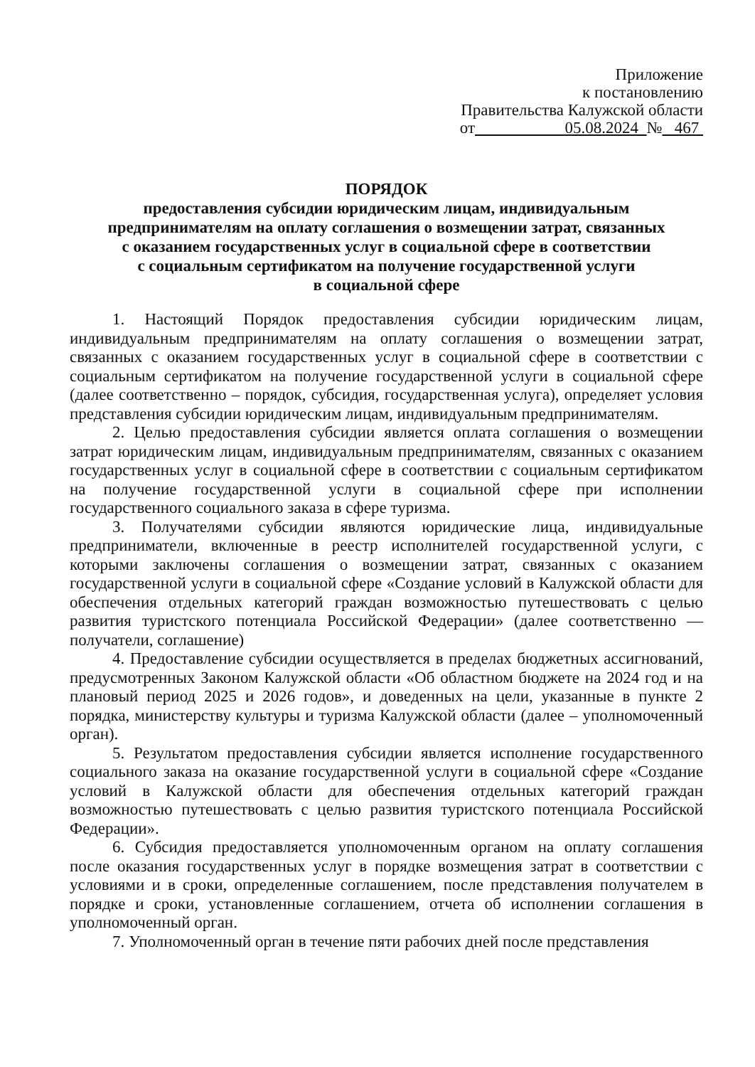Приложение
к постановлению
Правительства Калужской области
от 05.08.2024 № 467
ПОРЯДОК
предоставления субсидии юридическим лицам, индивидуальным
предпринимателям на оплату соглашения о возмещении затрат, связанных
с оказанием государственных услуг в социальной сфере в соответствии
с социальным сертификатом на получение государственной услуги
в социальной сфере
1. Настоящий Порядок предоставления субсидии юридическим лицам, индивидуальным предпринимателям на оплату соглашения о возмещении затрат, связанных с оказанием государственных услуг в социальной сфере в соответствии с социальным сертификатом на получение государственной услуги в социальной сфере (далее соответственно – порядок, субсидия, государственная услуга), определяет условия представления субсидии юридическим лицам, индивидуальным предпринимателям.
2. Целью предоставления субсидии является оплата соглашения о возмещении затрат юридическим лицам, индивидуальным предпринимателям, связанных с оказанием государственных услуг в социальной сфере в соответствии с социальным сертификатом на получение государственной услуги в социальной сфере при исполнении государственного социального заказа в сфере туризма.
3. Получателями субсидии являются юридические лица, индивидуальные предприниматели, включенные в реестр исполнителей государственной услуги, с которыми заключены соглашения о возмещении затрат, связанных с оказанием государственной услуги в социальной сфере «Создание условий в Калужской области для обеспечения отдельных категорий граждан возможностью путешествовать с целью развития туристского потенциала Российской Федерации» (далее соответственно — получатели, соглашение)
4. Предоставление субсидии осуществляется в пределах бюджетных ассигнований, предусмотренных Законом Калужской области «Об областном бюджете на 2024 год и на плановый период 2025 и 2026 годов», и доведенных на цели, указанные в пункте 2 порядка, министерству культуры и туризма Калужской области (далее – уполномоченный орган).
5. Результатом предоставления субсидии является исполнение государственного социального заказа на оказание государственной услуги в социальной сфере «Создание условий в Калужской области для обеспечения отдельных категорий граждан возможностью путешествовать с целью развития туристского потенциала Российской Федерации».
6. Субсидия предоставляется уполномоченным органом на оплату соглашения после оказания государственных услуг в порядке возмещения затрат в соответствии с условиями и в сроки, определенные соглашением, после представления получателем в порядке и сроки, установленные соглашением, отчета об исполнении соглашения в уполномоченный орган.
7. Уполномоченный орган в течение пяти рабочих дней после представления